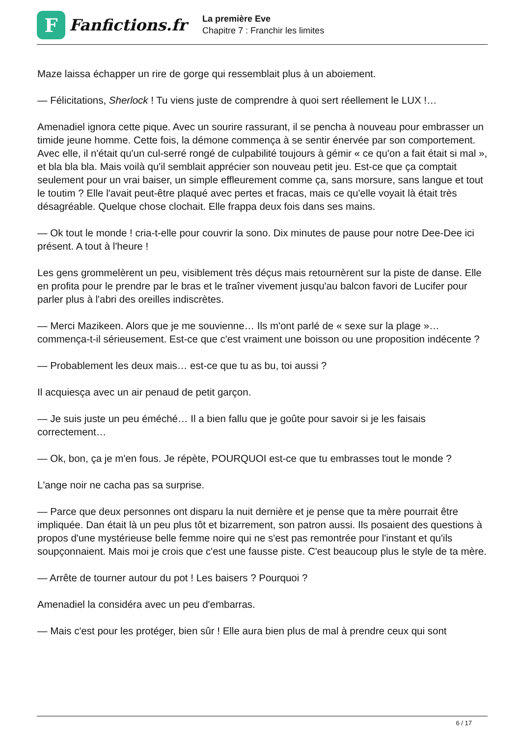F
Fanfictions.fr
La première Eve
Chapitre 7 : Franchir les limites
Maze laissa échapper un rire de gorge qui ressemblait plus à un aboiement.
— Félicitations, Sherlock ! Tu viens juste de comprendre à quoi sert réellement le LUX !…
Amenadiel ignora cette pique. Avec un sourire rassurant, il se pencha à nouveau pour embrasser un timide jeune homme. Cette fois, la démone commença à se sentir énervée par son comportement. Avec elle, il n'était qu'un cul-serré rongé de culpabilité toujours à gémir « ce qu'on a fait était si mal », et bla bla bla. Mais voilà qu'il semblait apprécier son nouveau petit jeu. Est-ce que ça comptait seulement pour un vrai baiser, un simple effleurement comme ça, sans morsure, sans langue et tout le toutim ? Elle l'avait peut-être plaqué avec pertes et fracas, mais ce qu'elle voyait là était très désagréable. Quelque chose clochait. Elle frappa deux fois dans ses mains.
— Ok tout le monde ! cria-t-elle pour couvrir la sono. Dix minutes de pause pour notre Dee-Dee ici présent. A tout à l'heure !
Les gens grommelèrent un peu, visiblement très déçus mais retournèrent sur la piste de danse. Elle en profita pour le prendre par le bras et le traîner vivement jusqu'au balcon favori de Lucifer pour parler plus à l'abri des oreilles indiscrètes.
— Merci Mazikeen. Alors que je me souvienne… Ils m'ont parlé de « sexe sur la plage »… commença-t-il sérieusement. Est-ce que c'est vraiment une boisson ou une proposition indécente ?
— Probablement les deux mais… est-ce que tu as bu, toi aussi ?
Il acquiesça avec un air penaud de petit garçon.
— Je suis juste un peu éméché… Il a bien fallu que je goûte pour savoir si je les faisais correctement…
— Ok, bon, ça je m'en fous. Je répète, POURQUOI est-ce que tu embrasses tout le monde ?
L'ange noir ne cacha pas sa surprise.
— Parce que deux personnes ont disparu la nuit dernière et je pense que ta mère pourrait être impliquée. Dan était là un peu plus tôt et bizarrement, son patron aussi. Ils posaient des questions à propos d'une mystérieuse belle femme noire qui ne s'est pas remontrée pour l'instant et qu'ils soupçonnaient. Mais moi je crois que c'est une fausse piste. C'est beaucoup plus le style de ta mère.
— Arrête de tourner autour du pot ! Les baisers ? Pourquoi ?
Amenadiel la considéra avec un peu d'embarras.
— Mais c'est pour les protéger, bien sûr ! Elle aura bien plus de mal à prendre ceux qui sont
6 / 17